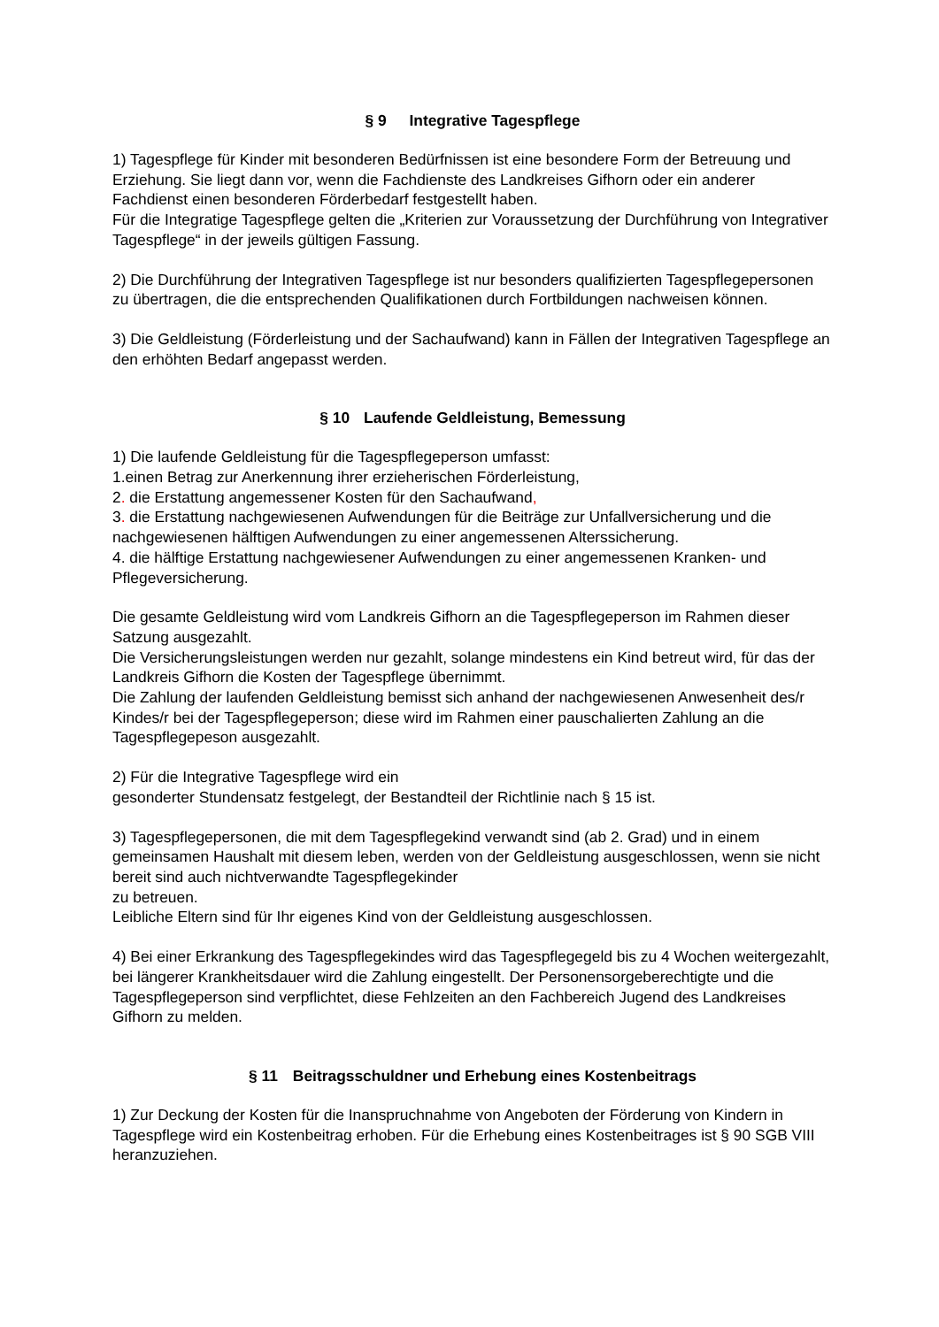§ 9 Integrative Tagespflege
1) Tagespflege für Kinder mit besonderen Bedürfnissen ist eine besondere Form der Betreuung und Erziehung. Sie liegt dann vor, wenn die Fachdienste des Landkreises Gifhorn oder ein anderer Fachdienst einen besonderen Förderbedarf festgestellt haben.
Für die Integratige Tagespflege gelten die „Kriterien zur Voraussetzung der Durchführung von Integrativer Tagespflege“ in der jeweils gültigen Fassung.
2) Die Durchführung der Integrativen Tagespflege ist nur besonders qualifizierten Tagespflegepersonen zu übertragen, die die entsprechenden Qualifikationen durch Fortbildungen nachweisen können.
3) Die Geldleistung (Förderleistung und der Sachaufwand) kann in Fällen der Integrativen Tagespflege an den erhöhten Bedarf angepasst werden.
§ 10 Laufende Geldleistung, Bemessung
1) Die laufende Geldleistung für die Tagespflegeperson umfasst:
1.einen Betrag zur Anerkennung ihrer erzieherischen Förderleistung,
2. die Erstattung angemessener Kosten für den Sachaufwand,
3. die Erstattung nachgewiesenen Aufwendungen für die Beiträge zur Unfallversicherung und die nachgewiesenen hälftigen Aufwendungen zu einer angemessenen Alterssicherung.
4. die hälftige Erstattung nachgewiesener Aufwendungen zu einer angemessenen Kranken- und Pflegeversicherung.
Die gesamte Geldleistung wird vom Landkreis Gifhorn an die Tagespflegeperson im Rahmen dieser Satzung ausgezahlt.
Die Versicherungsleistungen werden nur gezahlt, solange mindestens ein Kind betreut wird, für das der Landkreis Gifhorn die Kosten der Tagespflege übernimmt.
Die Zahlung der laufenden Geldleistung bemisst sich anhand der nachgewiesenen Anwesenheit des/r Kindes/r bei der Tagespflegeperson; diese wird im Rahmen einer pauschalierten Zahlung an die Tagespflegepeson ausgezahlt.
2) Für die Integrative Tagespflege wird ein
gesonderter Stundensatz festgelegt, der Bestandteil der Richtlinie nach § 15 ist.
3) Tagespflegepersonen, die mit dem Tagespflegekind verwandt sind (ab 2. Grad) und in einem gemeinsamen Haushalt mit diesem leben, werden von der Geldleistung ausgeschlossen, wenn sie nicht bereit sind auch nichtverwandte Tagespflegekinder
zu betreuen.
Leibliche Eltern sind für Ihr eigenes Kind von der Geldleistung ausgeschlossen.
4) Bei einer Erkrankung des Tagespflegekindes wird das Tagespflegegeld bis zu 4 Wochen weitergezahlt, bei längerer Krankheitsdauer wird die Zahlung eingestellt. Der Personensorgeberechtigte und die Tagespflegeperson sind verpflichtet, diese Fehlzeiten an den Fachbereich Jugend des Landkreises Gifhorn zu melden.
§ 11 Beitragsschuldner und Erhebung eines Kostenbeitrags
1) Zur Deckung der Kosten für die Inanspruchnahme von Angeboten der Förderung von Kindern in Tagespflege wird ein Kostenbeitrag erhoben. Für die Erhebung eines Kostenbeitrages ist § 90 SGB VIII heranzuziehen.